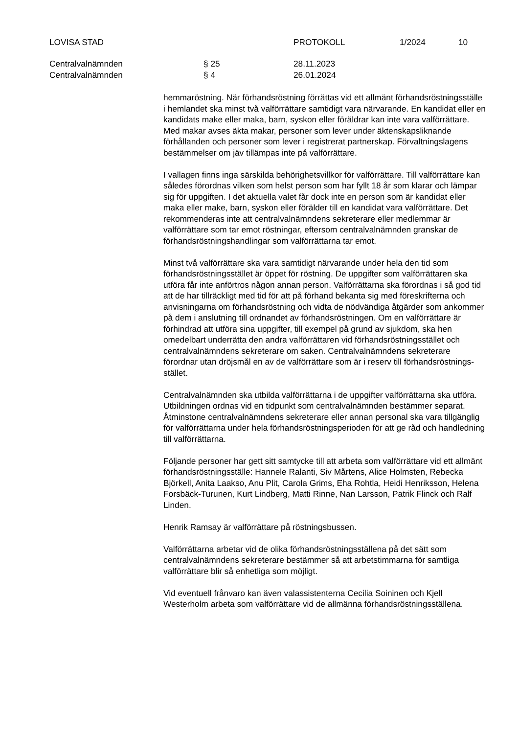LOVISA STAD PROTOKOLL 1/2024 10
Centralvalnämnden § 25 28.11.2023
Centralvalnämnden § 4 26.01.2024
hemmaröstning. När förhandsröstning förrättas vid ett allmänt förhandsröstningsställe i hemlandet ska minst två valförrättare samtidigt vara närvarande. En kandidat eller en kandidats make eller maka, barn, syskon eller föräldrar kan inte vara valförrättare. Med makar avses äkta makar, personer som lever under äktenskapsliknande förhållanden och personer som lever i registrerat partnerskap. Förvaltningslagens bestämmelser om jäv tillämpas inte på valförrättare.
I vallagen finns inga särskilda behörighetsvillkor för valförrättare. Till valförrättare kan således förordnas vilken som helst person som har fyllt 18 år som klarar och lämpar sig för uppgiften. I det aktuella valet får dock inte en person som är kandidat eller maka eller make, barn, syskon eller förälder till en kandidat vara valförrättare. Det rekommenderas inte att centralvalnämndens sekreterare eller medlemmar är valförrättare som tar emot röstningar, eftersom centralvalnämnden granskar de förhandsröstningshandlingar som valförrättarna tar emot.
Minst två valförrättare ska vara samtidigt närvarande under hela den tid som förhandsröstningsstället är öppet för röstning. De uppgifter som valförrättaren ska utföra får inte anförtros någon annan person. Valförrättarna ska förordnas i så god tid att de har tillräckligt med tid för att på förhand bekanta sig med föreskrifterna och anvisningarna om förhandsröstning och vidta de nödvändiga åtgärder som ankommer på dem i anslutning till ordnandet av förhandsröstningen. Om en valförrättare är förhindrad att utföra sina uppgifter, till exempel på grund av sjukdom, ska hen omedelbart underrätta den andra valförrättaren vid förhandsröstningsstället och centralvalnämndens sekreterare om saken. Centralvalnämndens sekreterare förordnar utan dröjsmål en av de valförrättare som är i reserv till förhandsröstnings-stället.
Centralvalnämnden ska utbilda valförrättarna i de uppgifter valförrättarna ska utföra. Utbildningen ordnas vid en tidpunkt som centralvalnämnden bestämmer separat. Åtminstone centralvalnämndens sekreterare eller annan personal ska vara tillgänglig för valförrättarna under hela förhandsröstningsperioden för att ge råd och handledning till valförrättarna.
Följande personer har gett sitt samtycke till att arbeta som valförrättare vid ett allmänt förhandsröstningsställe: Hannele Ralanti, Siv Mårtens, Alice Holmsten, Rebecka Björkell, Anita Laakso, Anu Plit, Carola Grims, Eha Rohtla, Heidi Henriksson, Helena Forsbäck-Turunen, Kurt Lindberg, Matti Rinne, Nan Larsson, Patrik Flinck och Ralf Linden.
Henrik Ramsay är valförrättare på röstningsbussen.
Valförrättarna arbetar vid de olika förhandsröstningsställena på det sätt som centralvalnämndens sekreterare bestämmer så att arbetstimmarna för samtliga valförrättare blir så enhetliga som möjligt.
Vid eventuell frånvaro kan även valassistenterna Cecilia Soininen och Kjell Westerholm arbeta som valförrättare vid de allmänna förhandsröstningsställena.